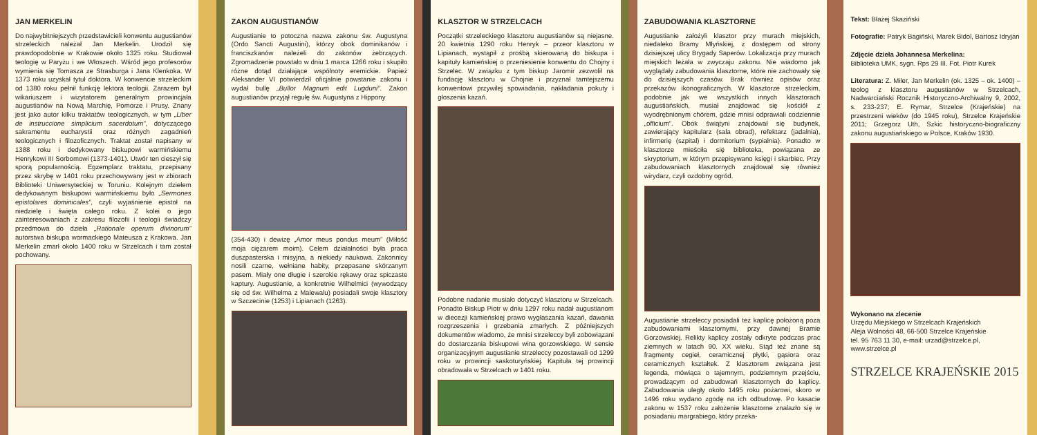JAN MERKELIN
Do najwybitniejszych przedstawicieli konwentu augustianów strzeleckich należał Jan Merkelin. Urodził się prawdopodobnie w Krakowie około 1325 roku. Studiował teologię w Paryżu i we Włoszech. Wśród jego profesorów wymienia się Tomasza ze Strasburga i Jana Klenkoka. W 1373 roku uzyskał tytuł doktora. W konwencie strzeleckim od 1380 roku pełnił funkcję lektora teologii. Zarazem był wikariuszem i wizytatorem generalnym prowincjała augustianów na Nową Marchię, Pomorze i Prusy. Znany jest jako autor kilku traktatów teologicznych, w tym „Liber de instruccione simplicium sacerdotum”, dotyczącego sakramentu eucharystii oraz różnych zagadnień teologicznych i filozoficznych. Traktat został napisany w 1388 roku i dedykowany biskupowi warmińskiemu Henrykowi III Sorbomowi (1373-1401). Utwór ten cieszył się sporą popularnością. Egzemplarz traktatu, przepisany przez skrybę w 1401 roku przechowywany jest w zbiorach Biblioteki Uniwersyteckiej w Toruniu. Kolejnym dziełem dedykowanym biskupowi warmińskiemu było „Sermones epistolares dominicales”, czyli wyjaśnienie epistoł na niedzielę i święta całego roku. Z kolei o jego zainteresowaniach z zakresu filozofii i teologii świadczy przedmowa do dzieła „Rationale operum divinorum” autorstwa biskupa wormackiego Mateusza z Krakowa. Jan Merkelin zmarł około 1400 roku w Strzelcach i tam został pochowany.
ZAKON AUGUSTIANÓW
Augustianie to potoczna nazwa zakonu św. Augustyna (Ordo Sancti Augustini), którzy obok dominikanów i franciszkanów należeli do zakonów żebrzących. Zgromadzenie powstało w dniu 1 marca 1266 roku i skupiło różne dotąd działające wspólnoty eremickie. Papież Aleksander VI potwierdził oficjalnie powstanie zakonu i wydał bullę „Bullor Magnum edit Lugduni”. Zakon augustianów przyjął regułę św. Augustyna z Hippony
(354-430) i dewizę „Amor meus pondus meum” (Miłość moja ciężarem moim). Celem działalności była praca duszpasterska i misyjna, a niekiedy naukowa. Zakonnicy nosili czarne, wełniane habity, przepasane skórzanym pasem. Miały one długie i szerokie rękawy oraz spiczaste kaptury. Augustianie, a konkretnie Wilhelmici (wywodzący się od św. Wilhelma z Malewalu) posiadali swoje klasztory w Szczecinie (1253) i Lipianach (1263).
KLASZTOR W STRZELCACH
Początki strzeleckiego klasztoru augustianów są niejasne. 20 kwietnia 1290 roku Henryk – przeor klasztoru w Lipianach, wystąpił z prośbą skierowaną do biskupa i kapituły kamieńskiej o przeniesienie konwentu do Chojny i Strzelec. W związku z tym biskup Jaromir zezwolił na fundację klasztoru w Chojnie i przyznał tamtejszemu konwentowi przywilej spowiadania, nakładania pokuty i głoszenia kazań.
Podobne nadanie musiało dotyczyć klasztoru w Strzelcach. Ponadto Biskup Piotr w dniu 1297 roku nadał augustianom w diecezji kamieńskiej prawo wygłaszania kazań, dawania rozgrzeszenia i grzebania zmarłych. Z późniejszych dokumentów wiadomo, że mnisi strzeleccy byli zobowiązani do dostarczania biskupowi wina gorzowskiego. W sensie organizacyjnym augustianie strzeleccy pozostawali od 1299 roku w prowincji saskoturyńskiej. Kapituła tej prowincji obradowała w Strzelcach w 1401 roku.
ZABUDOWANIA KLASZTORNE
Augustianie założyli klasztor przy murach miejskich, niedaleko Bramy Młyńskiej, z dostępem od strony dzisiejszej ulicy Brygady Saperów. Lokalizacja przy murach miejskich leżała w zwyczaju zakonu. Nie wiadomo jak wyglądały zabudowania klasztorne, które nie zachowały się do dzisiejszych czasów. Brak również opisów oraz przekazów ikonograficznych. W klasztorze strzeleckim, podobnie jak we wszystkich innych klasztorach augustiańskich, musiał znajdować się kościół z wyodrębnionym chórem, gdzie mnisi odprawiali codziennie „officium”. Obok świątyni znajdował się budynek, zawierający kapitularz (sala obrad), refektarz (jadalnia), infirmerię (szpital) i dormitorium (sypialnia). Ponadto w klasztorze mieściła się biblioteka, powiązana ze skryptorium, w którym przepisywano księgi i skarbiec. Przy zabudowaniach klasztornych znajdował się również wirydarz, czyli ozdobny ogród.
Augustianie strzeleccy posiadali też kaplicę położoną poza zabudowaniami klasztornymi, przy dawnej Bramie Gorzowskiej. Relikty kaplicy zostały odkryte podczas prac ziemnych w latach 90. XX wieku. Stąd też znane są fragmenty cegieł, ceramicznej płytki, gąsiora oraz ceramicznych kształtek. Z klasztorem związana jest legenda, mówiąca o tajemnym, podziemnym przejściu, prowadzącym od zabudowań klasztornych do kaplicy. Zabudowania uległy około 1495 roku pożarowi, skoro w 1496 roku wydano zgodę na ich odbudowę. Po kasacie zakonu w 1537 roku założenie klasztorne znalazło się w posiadaniu margrabiego, który przeka-
Tekst: Błażej Skaziński
Fotografie: Patryk Bagiński, Marek Bidol, Bartosz Idryjan
Zdjęcie dzieła Johannesa Merkelina:
Biblioteka UMK, sygn. Rps 29 III. Fot. Piotr Kurek
Literatura: Z. Miler, Jan Merkelin (ok. 1325 – ok. 1400) – teolog z klasztoru augustianów w Strzelcach, Nadwarciański Rocznik Historyczno-Archiwalny 9, 2002, s. 233-237; E. Rymar, Strzelce (Krajeńskie) na przestrzeni wieków (do 1945 roku), Strzelce Krajeńskie 2011; Grzegorz Uth, Szkic historyczno-biograficzny zakonu augustiańskiego w Polsce, Kraków 1930.
Wykonano na zlecenie
Urzędu Miejskiego w Strzelcach Krajeńskich
Aleja Wolności 48, 66-500 Strzelce Krajeńskie
tel. 95 763 11 30, e-mail: urzad@strzelce.pl,
www.strzelce.pl
STRZELCE KRAJEŃSKIE 2015